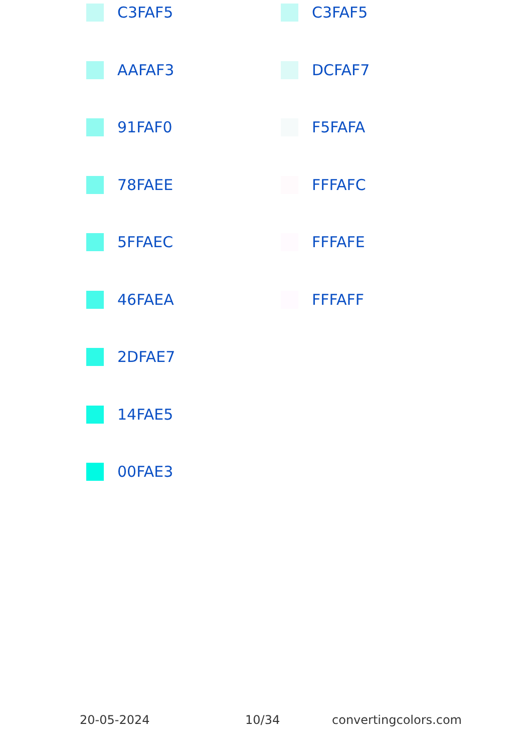C3FAF5
AAFAF3
91FAF0
78FAEE
5FFAEC
46FAEA
2DFAE7
14FAE5
00FAE3
C3FAF5
DCFAF7
F5FAFA
FFFAFC
FFFAFE
FFFAFF
20-05-2024 10/34 convertingcolors.com